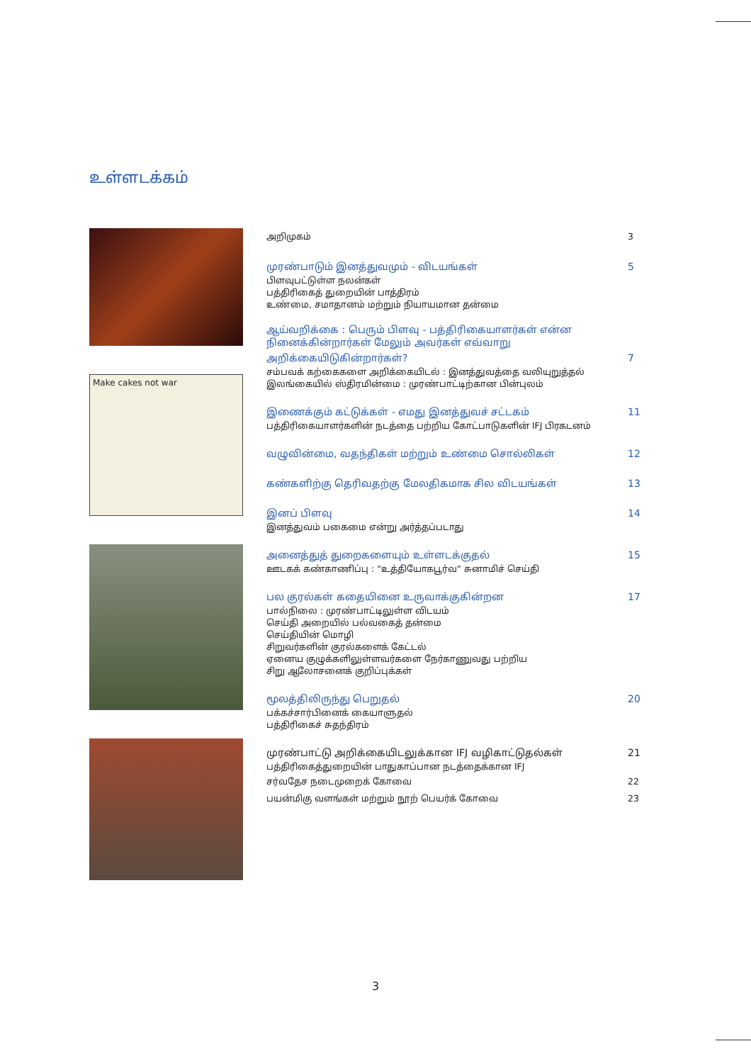உள்ளடக்கம்
Make cakes not war
அறிமுகம் 3
முரண்பாடும் இனத்துவமும் - விடயங்கள் 5
பிளவுபட்டுள்ள நலன்கள்
பத்திரிகைத் துறையின் பாத்திரம்
உண்மை, சமாதானம் மற்றும் நியாயமான தன்மை
ஆய்வறிக்கை : பெரும் பிளவு - பத்திரிகையாளர்கள் என்ன நினைக்கின்றார்கள் மேலும் அவர்கள் எவ்வாறு
அறிக்கையிடுகின்றார்கள்? 7
சம்பவக் கற்கைகளை அறிக்கையிடல் : இனத்துவத்தை வலியுறுத்தல்
இலங்கையில் ஸ்திரமின்மை : முரண்பாட்டிற்கான பின்புலம்
இணைக்கும் கட்டுக்கள் - எமது இனத்துவச் சட்டகம் 11
பத்திரிகையாளர்களின் நடத்தை பற்றிய கோட்பாடுகளின் IFJ பிரகடனம்
வழுவின்மை, வதந்திகள் மற்றும் உண்மை சொல்லிகள் 12
கண்களிற்கு தெரிவதற்கு மேலதிகமாக சில விடயங்கள் 13
இனப் பிளவு 14
இனத்துவம் பகைமை என்று அர்த்தப்படாது
அனைத்துத் துறைகளையும் உள்ளடக்குதல் 15
ஊடகக் கண்காணிப்பு : "உத்தியோகபூர்வ" சுனாமிச் செய்தி
பல குரல்கள் கதையினை உருவாக்குகின்றன 17
பால்நிலை : முரண்பாட்டிலுள்ள விடயம்
செய்தி அறையில் பல்வகைத் தன்மை
செய்தியின் மொழி
சிறுவர்களின் குரல்களைக் கேட்டல்
ஏனைய குழுக்களிலுள்ளவர்களை நேர்காணுவது பற்றிய
சிறு ஆலோசனைக் குறிப்புக்கள்
மூலத்திலிருந்து பெறுதல் 20
பக்கச்சார்பினைக் கையாளுதல்
பத்திரிகைச் சுதந்திரம்
முரண்பாட்டு அறிக்கையிடலுக்கான IFJ வழிகாட்டுதல்கள் 21
பத்திரிகைத்துறையின் பாதுகாப்பான நடத்தைக்கான IFJ
சர்வதேச நடைமுறைக் கோவை 22
பயன்மிகு வளங்கள் மற்றும் நூற் பெயர்க் கோவை 23
3